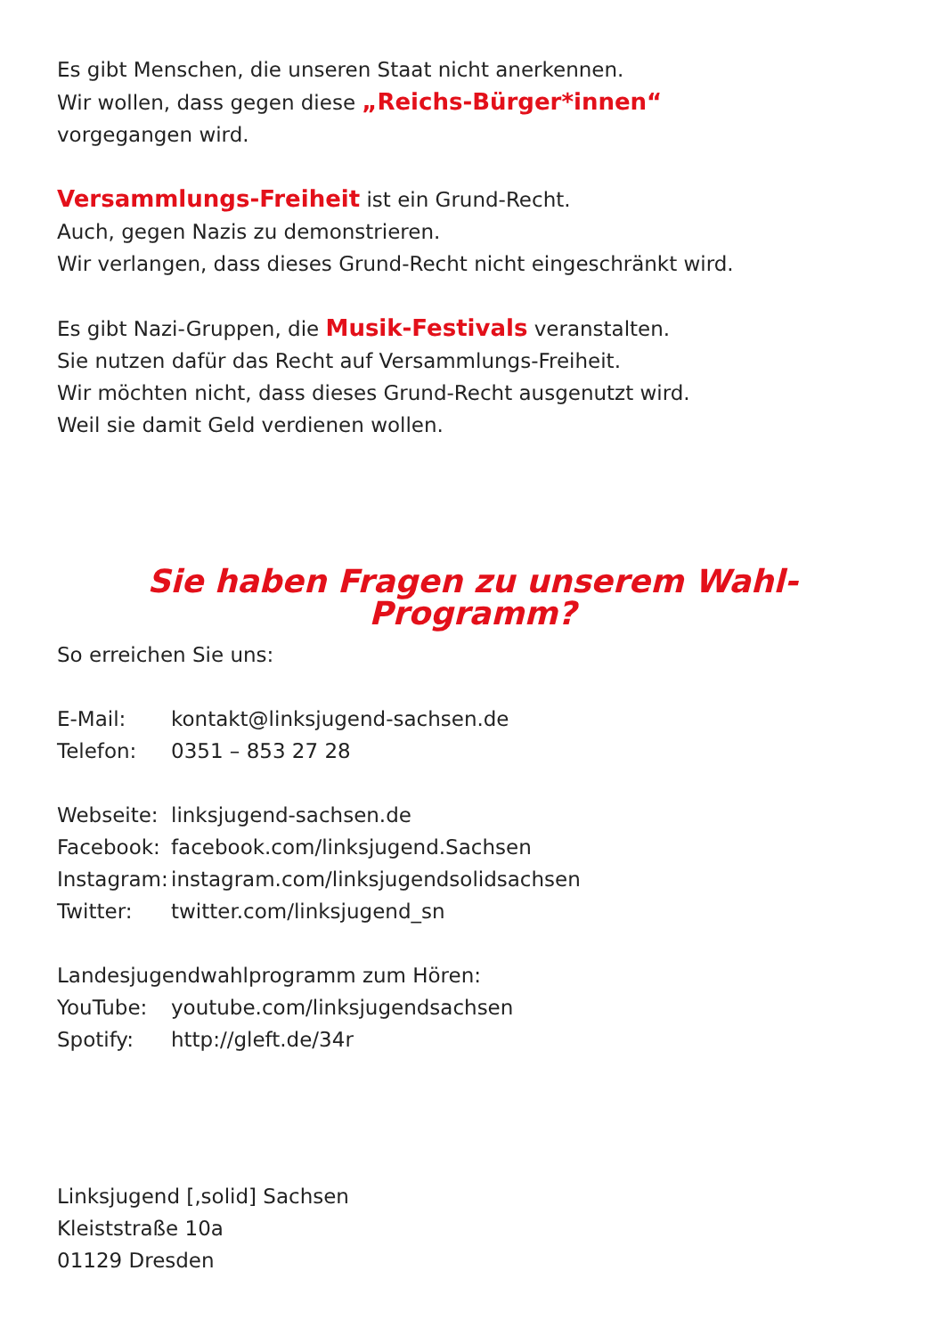Es gibt Menschen, die unseren Staat nicht anerkennen.
Wir wollen, dass gegen diese „Reichs-Bürger*innen“
vorgegangen wird.
Versammlungs-Freiheit ist ein Grund-Recht.
Auch, gegen Nazis zu demonstrieren.
Wir verlangen, dass dieses Grund-Recht nicht eingeschränkt wird.
Es gibt Nazi-Gruppen, die Musik-Festivals veranstalten.
Sie nutzen dafür das Recht auf Versammlungs-Freiheit.
Wir möchten nicht, dass dieses Grund-Recht ausgenutzt wird.
Weil sie damit Geld verdienen wollen.
Sie haben Fragen zu unserem Wahl-Programm?
So erreichen Sie uns:
| E-Mail: | kontakt@linksjugend-sachsen.de |
| Telefon: | 0351 – 853 27 28 |
| Webseite: | linksjugend-sachsen.de |
| Facebook: | facebook.com/linksjugend.Sachsen |
| Instagram: | instagram.com/linksjugendsolidsachsen |
| Twitter: | twitter.com/linksjugend_sn |
Landesjugendwahlprogramm zum Hören:
| YouTube: | youtube.com/linksjugendsachsen |
| Spotify: | http://gleft.de/34r |
Linksjugend [‚solid] Sachsen
Kleiststraße 10a
01129 Dresden